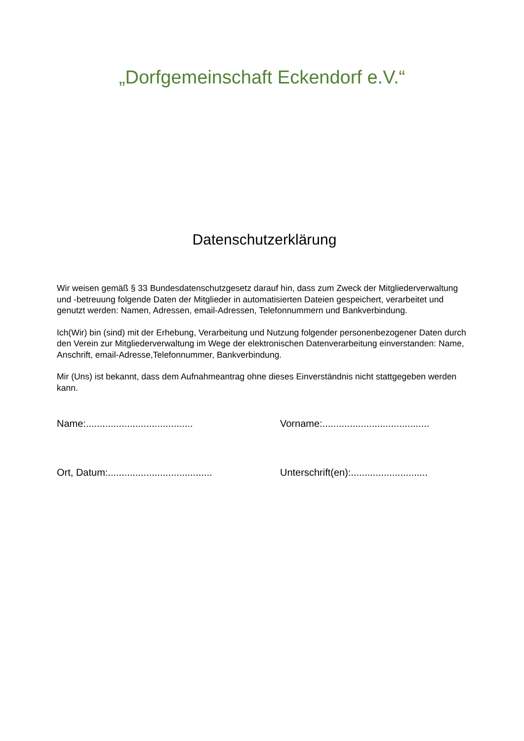„Dorfgemeinschaft Eckendorf e.V.“
Datenschutzerklärung
Wir weisen gemäß § 33 Bundesdatenschutzgesetz darauf hin, dass zum Zweck der Mitgliederverwaltung und -betreuung folgende Daten der Mitglieder in automatisierten Dateien gespeichert, verarbeitet und genutzt werden: Namen, Adressen, email-Adressen, Telefonnummern und Bankverbindung.
Ich(Wir) bin (sind) mit der Erhebung, Verarbeitung und Nutzung folgender personenbezogener Daten durch den Verein zur Mitgliederverwaltung im Wege der elektronischen Datenverarbeitung einverstanden: Name, Anschrift, email-Adresse,Telefonnummer, Bankverbindung.
Mir (Uns) ist bekannt, dass dem Aufnahmeantrag ohne dieses Einverständnis nicht stattgegeben werden kann.
Name:.......................................
Vorname:.......................................
Ort, Datum:......................................
Unterschrift(en):............................